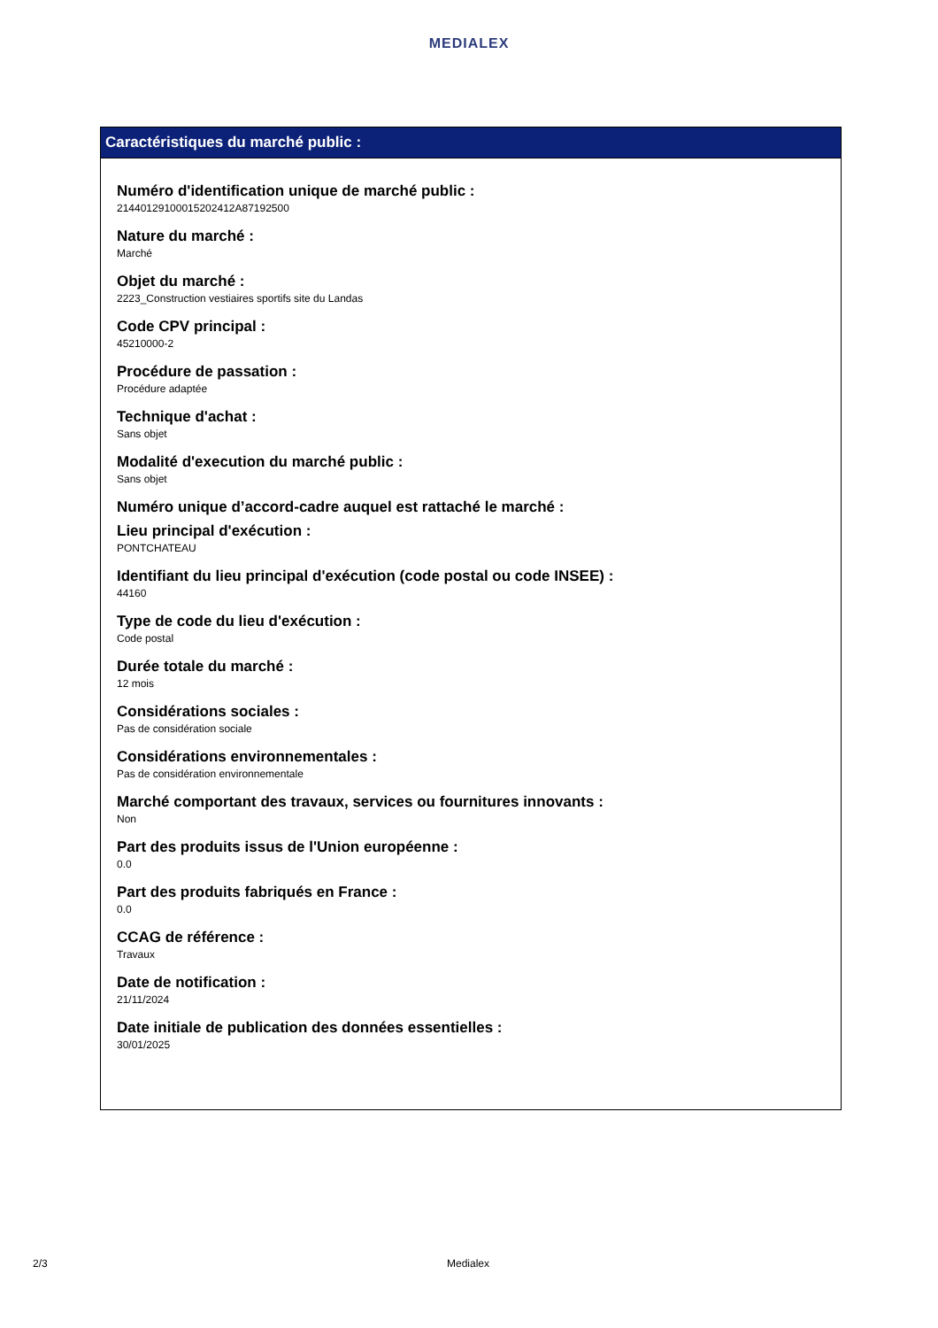MEDIALEX
Caractéristiques du marché public :
Numéro d'identification unique de marché public :
21440129100015202412A87192500
Nature du marché :
Marché
Objet du marché :
2223_Construction vestiaires sportifs site du Landas
Code CPV principal :
45210000-2
Procédure de passation :
Procédure adaptée
Technique d'achat :
Sans objet
Modalité d'execution du marché public :
Sans objet
Numéro unique d’accord-cadre auquel est rattaché le marché :
Lieu principal d'exécution :
PONTCHATEAU
Identifiant du lieu principal d'exécution (code postal ou code INSEE) :
44160
Type de code du lieu d'exécution :
Code postal
Durée totale du marché :
12 mois
Considérations sociales :
Pas de considération sociale
Considérations environnementales :
Pas de considération environnementale
Marché comportant des travaux, services ou fournitures innovants :
Non
Part des produits issus de l'Union européenne :
0.0
Part des produits fabriqués en France :
0.0
CCAG de référence :
Travaux
Date de notification :
21/11/2024
Date initiale de publication des données essentielles :
30/01/2025
2/3 Medialex